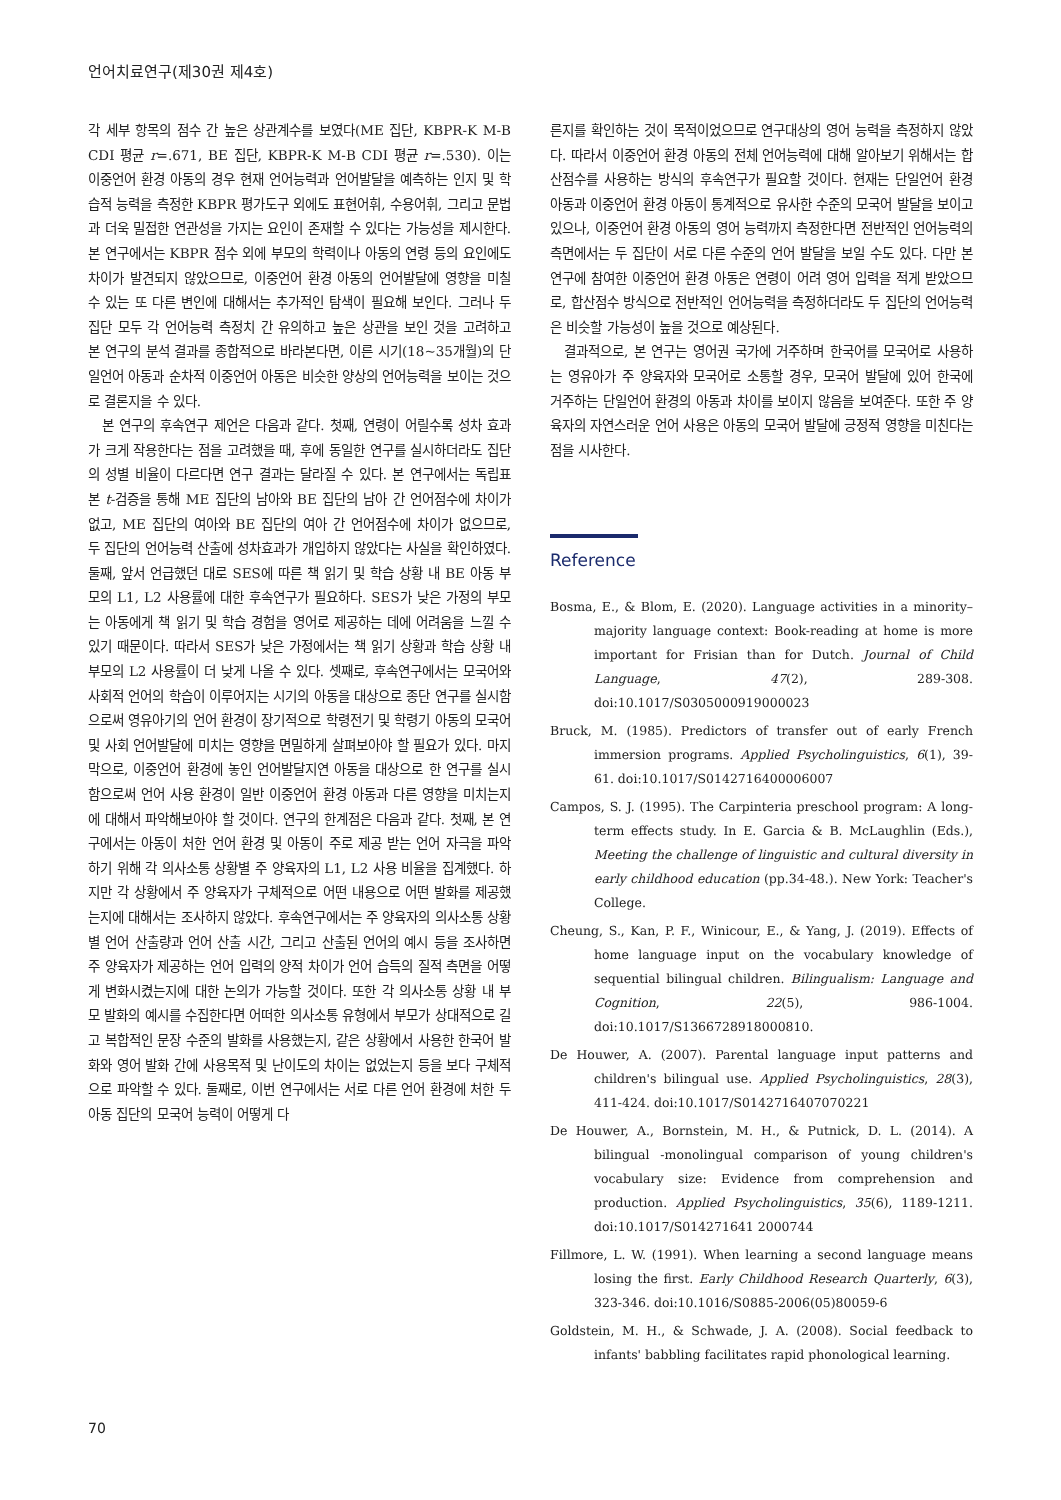언어치료연구(제30권 제4호)
각 세부 항목의 점수 간 높은 상관계수를 보였다(ME 집단, KBPR-K M-B CDI 평균 r=.671, BE 집단, KBPR-K M-B CDI 평균 r=.530). 이는 이중언어 환경 아동의 경우 현재 언어능력과 언어발달을 예측하는 인지 및 학습적 능력을 측정한 KBPR 평가도구 외에도 표현어휘, 수용어휘, 그리고 문법과 더욱 밀접한 연관성을 가지는 요인이 존재할 수 있다는 가능성을 제시한다. 본 연구에서는 KBPR 점수 외에 부모의 학력이나 아동의 연령 등의 요인에도 차이가 발견되지 않았으므로, 이중언어 환경 아동의 언어발달에 영향을 미칠 수 있는 또 다른 변인에 대해서는 추가적인 탐색이 필요해 보인다. 그러나 두 집단 모두 각 언어능력 측정치 간 유의하고 높은 상관을 보인 것을 고려하고 본 연구의 분석 결과를 종합적으로 바라본다면, 이른 시기(18~35개월)의 단일언어 아동과 순차적 이중언어 아동은 비슷한 양상의 언어능력을 보이는 것으로 결론지을 수 있다.
본 연구의 후속연구 제언은 다음과 같다. 첫째, 연령이 어릴수록 성차 효과가 크게 작용한다는 점을 고려했을 때, 후에 동일한 연구를 실시하더라도 집단의 성별 비율이 다르다면 연구 결과는 달라질 수 있다. 본 연구에서는 독립표본 t-검증을 통해 ME 집단의 남아와 BE 집단의 남아 간 언어점수에 차이가 없고, ME 집단의 여아와 BE 집단의 여아 간 언어점수에 차이가 없으므로, 두 집단의 언어능력 산출에 성차효과가 개입하지 않았다는 사실을 확인하였다. 둘째, 앞서 언급했던 대로 SES에 따른 책 읽기 및 학습 상황 내 BE 아동 부모의 L1, L2 사용률에 대한 후속연구가 필요하다. SES가 낮은 가정의 부모는 아동에게 책 읽기 및 학습 경험을 영어로 제공하는 데에 어려움을 느낄 수 있기 때문이다. 따라서 SES가 낮은 가정에서는 책 읽기 상황과 학습 상황 내 부모의 L2 사용률이 더 낮게 나올 수 있다. 셋째로, 후속연구에서는 모국어와 사회적 언어의 학습이 이루어지는 시기의 아동을 대상으로 종단 연구를 실시함으로써 영유아기의 언어 환경이 장기적으로 학령전기 및 학령기 아동의 모국어 및 사회 언어발달에 미치는 영향을 면밀하게 살펴보아야 할 필요가 있다. 마지막으로, 이중언어 환경에 놓인 언어발달지연 아동을 대상으로 한 연구를 실시함으로써 언어 사용 환경이 일반 이중언어 환경 아동과 다른 영향을 미치는지에 대해서 파악해보아야 할 것이다. 연구의 한계점은 다음과 같다. 첫째, 본 연구에서는 아동이 처한 언어 환경 및 아동이 주로 제공 받는 언어 자극을 파악하기 위해 각 의사소통 상황별 주 양육자의 L1, L2 사용 비율을 집계했다. 하지만 각 상황에서 주 양육자가 구체적으로 어떤 내용으로 어떤 발화를 제공했는지에 대해서는 조사하지 않았다. 후속연구에서는 주 양육자의 의사소통 상황별 언어 산출량과 언어 산출 시간, 그리고 산출된 언어의 예시 등을 조사하면 주 양육자가 제공하는 언어 입력의 양적 차이가 언어 습득의 질적 측면을 어떻게 변화시켰는지에 대한 논의가 가능할 것이다. 또한 각 의사소통 상황 내 부모 발화의 예시를 수집한다면 어떠한 의사소통 유형에서 부모가 상대적으로 길고 복합적인 문장 수준의 발화를 사용했는지, 같은 상황에서 사용한 한국어 발화와 영어 발화 간에 사용목적 및 난이도의 차이는 없었는지 등을 보다 구체적으로 파악할 수 있다. 둘째로, 이번 연구에서는 서로 다른 언어 환경에 처한 두 아동 집단의 모국어 능력이 어떻게 다
른지를 확인하는 것이 목적이었으므로 연구대상의 영어 능력을 측정하지 않았다. 따라서 이중언어 환경 아동의 전체 언어능력에 대해 알아보기 위해서는 합산점수를 사용하는 방식의 후속연구가 필요할 것이다. 현재는 단일언어 환경 아동과 이중언어 환경 아동이 통계적으로 유사한 수준의 모국어 발달을 보이고 있으나, 이중언어 환경 아동의 영어 능력까지 측정한다면 전반적인 언어능력의 측면에서는 두 집단이 서로 다른 수준의 언어 발달을 보일 수도 있다. 다만 본 연구에 참여한 이중언어 환경 아동은 연령이 어려 영어 입력을 적게 받았으므로, 합산점수 방식으로 전반적인 언어능력을 측정하더라도 두 집단의 언어능력은 비슷할 가능성이 높을 것으로 예상된다.
결과적으로, 본 연구는 영어권 국가에 거주하며 한국어를 모국어로 사용하는 영유아가 주 양육자와 모국어로 소통할 경우, 모국어 발달에 있어 한국에 거주하는 단일언어 환경의 아동과 차이를 보이지 않음을 보여준다. 또한 주 양육자의 자연스러운 언어 사용은 아동의 모국어 발달에 긍정적 영향을 미친다는 점을 시사한다.
Reference
Bosma, E., & Blom, E. (2020). Language activities in a minority–majority language context: Book-reading at home is more important for Frisian than for Dutch. Journal of Child Language, 47(2), 289-308. doi:10.1017/S0305000919000023
Bruck, M. (1985). Predictors of transfer out of early French immersion programs. Applied Psycholinguistics, 6(1), 39-61. doi:10.1017/S0142716400006007
Campos, S. J. (1995). The Carpinteria preschool program: A long-term effects study. In E. Garcia & B. McLaughlin (Eds.), Meeting the challenge of linguistic and cultural diversity in early childhood education (pp.34-48.). New York: Teacher's College.
Cheung, S., Kan, P. F., Winicour, E., & Yang, J. (2019). Effects of home language input on the vocabulary knowledge of sequential bilingual children. Bilingualism: Language and Cognition, 22(5), 986-1004. doi:10.1017/S1366728918000810.
De Houwer, A. (2007). Parental language input patterns and children's bilingual use. Applied Psycholinguistics, 28(3), 411-424. doi:10.1017/S0142716407070221
De Houwer, A., Bornstein, M. H., & Putnick, D. L. (2014). A bilingual -monolingual comparison of young children's vocabulary size: Evidence from comprehension and production. Applied Psycholinguistics, 35(6), 1189-1211. doi:10.1017/S014271641 2000744
Fillmore, L. W. (1991). When learning a second language means losing the first. Early Childhood Research Quarterly, 6(3), 323-346. doi:10.1016/S0885-2006(05)80059-6
Goldstein, M. H., & Schwade, J. A. (2008). Social feedback to infants' babbling facilitates rapid phonological learning.
70